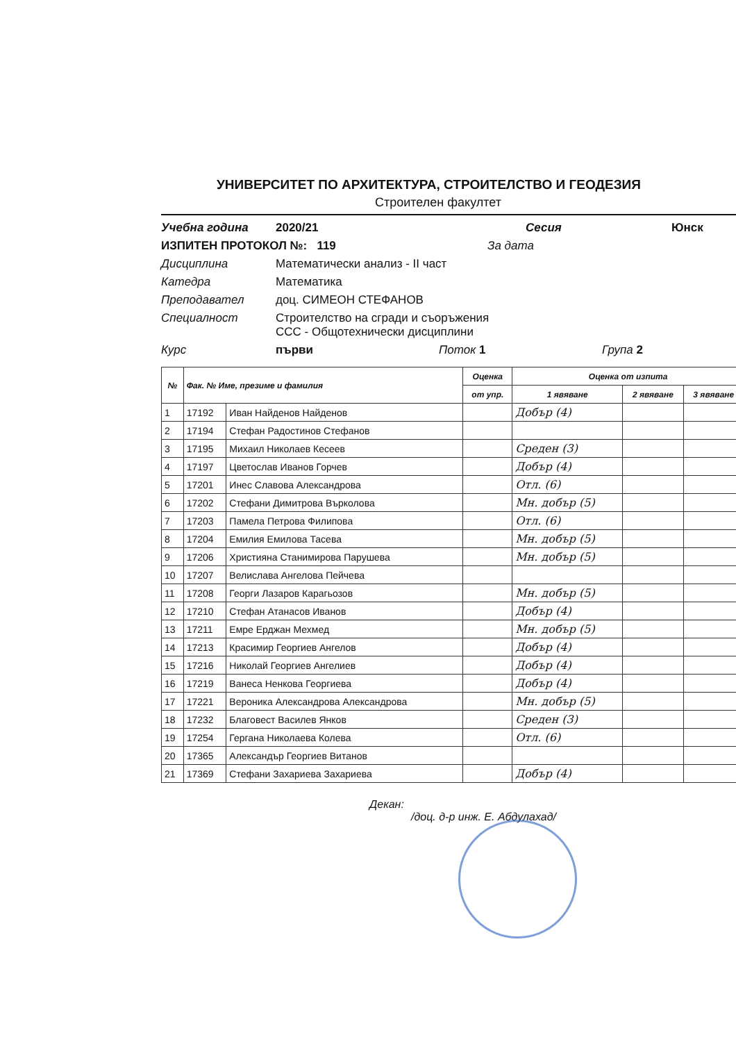УНИВЕРСИТЕТ ПО АРХИТЕКТУРА, СТРОИТЕЛСТВО И ГЕОДЕЗИЯ
Строителен факултет
Учебна година 2020/21 Сесия Юнск
ИЗПИТЕН ПРОТОКОЛ №: 119 За дата
Дисциплина Математически анализ - II част
Катедра Математика
Преподавател доц. СИМЕОН СТЕФАНОВ
Специалност Строителство на сгради и съоръжения
ССС - Общотехнически дисциплини
Курс първи Поток 1 Група 2
| № | Фак. № Име, презиме и фамилия | | Оценка | Оценка от изпита | | |
| --- | --- | --- | --- | --- | --- | --- |
| | | | от упр. | 1 явяване | 2 явяване | 3 явяване |
| 1 | 17192 | Иван Найденов Найденов | | Добър (4) | | |
| 2 | 17194 | Стефан Радостинов Стефанов | | | | |
| 3 | 17195 | Михаил Николаев Кесеев | | Среден (3) | | |
| 4 | 17197 | Цветослав Иванов Горчев | | Добър (4) | | |
| 5 | 17201 | Инес Славова Александрова | | Отл. (6) | | |
| 6 | 17202 | Стефани Димитрова Върколова | | Мн. добър (5) | | |
| 7 | 17203 | Памела Петрова Филипова | | Отл. (6) | | |
| 8 | 17204 | Емилия Емилова Тасева | | Мн. добър (5) | | |
| 9 | 17206 | Християна Станимирова Парушева | | Мн. добър (5) | | |
| 10 | 17207 | Велислава Ангелова Пейчева | | | | |
| 11 | 17208 | Георги Лазаров Карагьозов | | Мн. добър (5) | | |
| 12 | 17210 | Стефан Атанасов Иванов | | Добър (4) | | |
| 13 | 17211 | Емре Ерджан Мехмед | | Мн. добър (5) | | |
| 14 | 17213 | Красимир Георгиев Ангелов | | Добър (4) | | |
| 15 | 17216 | Николай Георгиев Ангелиев | | Добър (4) | | |
| 16 | 17219 | Ванеса Ненкова Георгиева | | Добър (4) | | |
| 17 | 17221 | Вероника Александрова Александрова | | Мн. добър (5) | | |
| 18 | 17232 | Благовест Василев Янков | | Среден (3) | | |
| 19 | 17254 | Гергана Николаева Колева | | Отл. (6) | | |
| 20 | 17365 | Александър Георгиев Витанов | | | | |
| 21 | 17369 | Стефани Захариева Захариева | | Добър (4) | | |
Декан:
/доц. д-р инж. Е. Абдулахад/